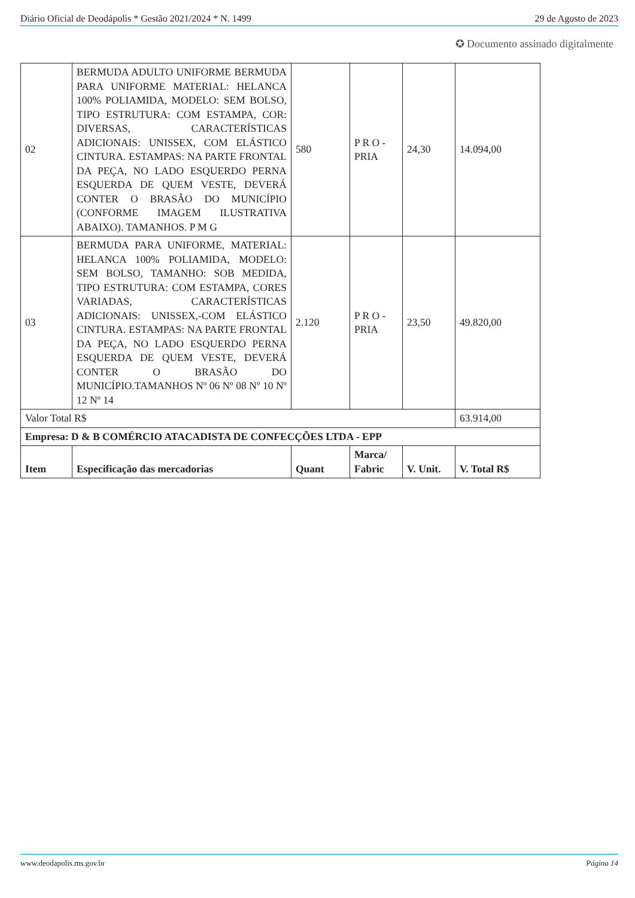Diário Oficial de Deodápolis * Gestão 2021/2024 * N. 1499 29 de Agosto de 2023
✪ Documento assinado digitalmente
| 02 | BERMUDA ADULTO UNIFORME BERMUDA PARA UNIFORME MATERIAL: HELANCA 100% POLIAMIDA, MODELO: SEM BOLSO, TIPO ESTRUTURA: COM ESTAMPA, COR: DIVERSAS, CARACTERÍSTICAS ADICIONAIS: UNISSEX, COM ELÁSTICO CINTURA. ESTAMPAS: NA PARTE FRONTAL DA PEÇA, NO LADO ESQUERDO PERNA ESQUERDA DE QUEM VESTE, DEVERÁ CONTER O BRASÃO DO MUNICÍPIO (CONFORME IMAGEM ILUSTRATIVA ABAIXO). TAMANHOS. P M G | 580 | P R O - PRIA | 24,30 | 14.094,00 |
| 03 | BERMUDA PARA UNIFORME, MATERIAL: HELANCA 100% POLIAMIDA, MODELO: SEM BOLSO, TAMANHO: SOB MEDIDA, TIPO ESTRUTURA: COM ESTAMPA, CORES VARIADAS, CARACTERÍSTICAS ADICIONAIS: UNISSEX,-COM ELÁSTICO CINTURA. ESTAMPAS: NA PARTE FRONTAL DA PEÇA, NO LADO ESQUERDO PERNA ESQUERDA DE QUEM VESTE, DEVERÁ CONTER O BRASÃO DO MUNICÍPIO.TAMANHOS Nº 06 Nº 08 Nº 10 Nº 12 Nº 14 | 2.120 | P R O - PRIA | 23,50 | 49.820,00 |
| Valor Total R$ | | | | | 63.914,00 |
| Empresa: D & B COMÉRCIO ATACADISTA DE CONFECÇÕES LTDA - EPP | | | | | |
| Item | Especificação das mercadorias | Quant | Marca/ Fabric | V. Unit. | V. Total R$ |
www.deodapolis.ms.gov.br Página 14